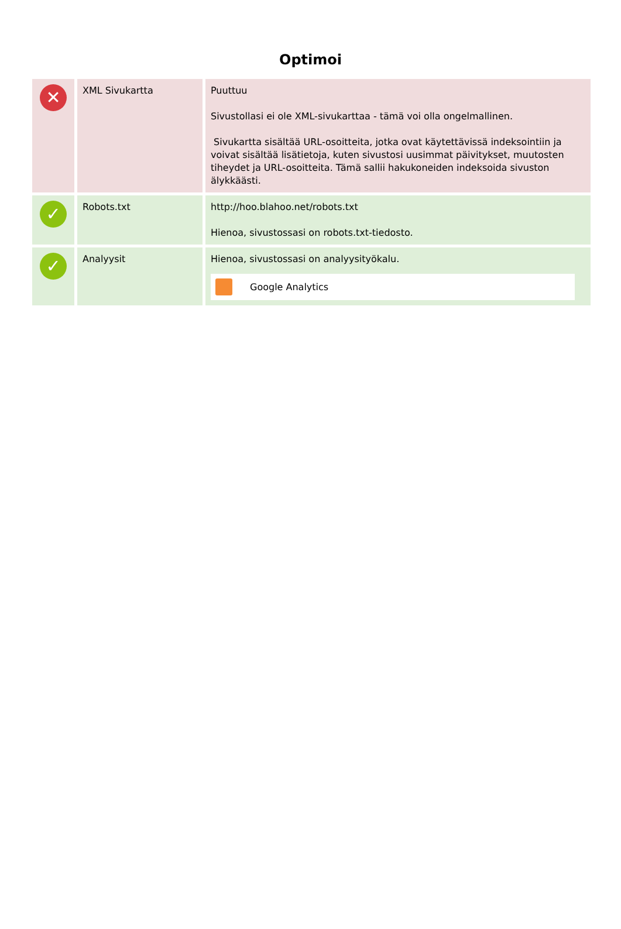Optimoi
| ✕ | XML Sivukartta | Puuttuu Sivustollasi ei ole XML-sivukarttaa - tämä voi olla ongelmallinen. Sivukartta sisältää URL-osoitteita, jotka ovat käytettävissä indeksointiin ja voivat sisältää lisätietoja, kuten sivustosi uusimmat päivitykset, muutosten tiheydet ja URL-osoitteita. Tämä sallii hakukoneiden indeksoida sivuston älykkäästi. |
| ✓ | Robots.txt | http://hoo.blahoo.net/robots.txt Hienoa, sivustossasi on robots.txt-tiedosto. |
| ✓ | Analyysit | Hienoa, sivustossasi on analyysityökalu. Google Analytics |